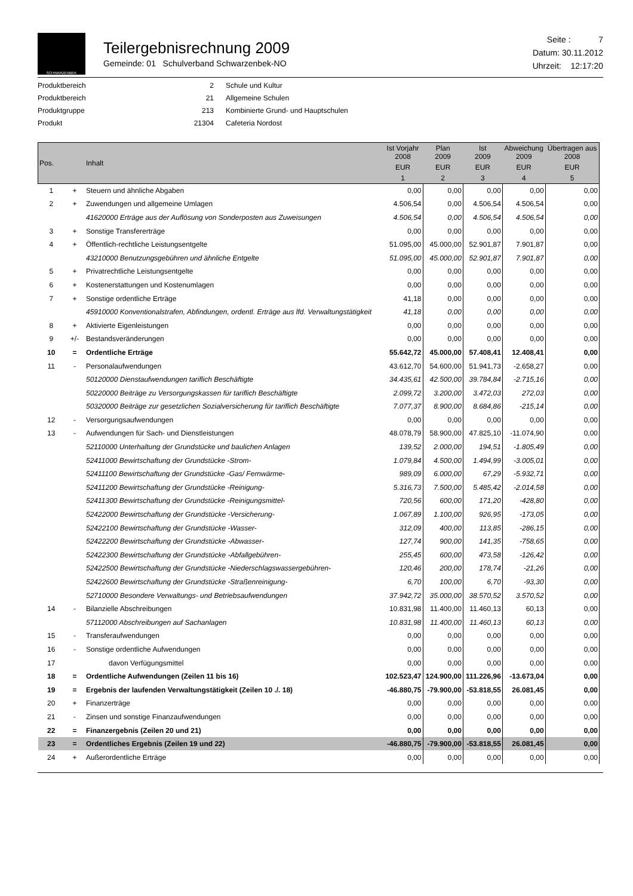SCHWARZENBEK
Teilergebnisrechnung 2009
Gemeinde: 01 Schulverband Schwarzenbek-NO
Seite : 7
Datum: 30.11.2012
Uhrzeit: 12:17:20
| Produktbereich | 2 | Schule und Kultur |
| Produktbereich | 21 | Allgemeine Schulen |
| Produktgruppe | 213 | Kombinierte Grund- und Hauptschulen |
| Produkt | 21304 | Cafeteria Nordost |
| Pos. | | Inhalt | Ist Vorjahr 2008 | Plan 2009 | Ist 2009 | Abweichung 2009 | Übertragen aus 2008 |
| --- | --- | --- | --- | --- | --- | --- | --- |
| | | | EUR | EUR | EUR | EUR | EUR |
| | | | 1 | 2 | 3 | 4 | 5 |
| 1 | + | Steuern und ähnliche Abgaben | 0,00 | 0,00 | 0,00 | 0,00 | 0,00 |
| 2 | + | Zuwendungen und allgemeine Umlagen | 4.506,54 | 0,00 | 4.506,54 | 4.506,54 | 0,00 |
| | | 41620000 Erträge aus der Auflösung von Sonderposten aus Zuweisungen | 4.506,54 | 0,00 | 4.506,54 | 4.506,54 | 0,00 |
| 3 | + | Sonstige Transfererträge | 0,00 | 0,00 | 0,00 | 0,00 | 0,00 |
| 4 | + | Öffentlich-rechtliche Leistungsentgelte | 51.095,00 | 45.000,00 | 52.901,87 | 7.901,87 | 0,00 |
| | | 43210000 Benutzungsgebühren und ähnliche Entgelte | 51.095,00 | 45.000,00 | 52.901,87 | 7.901,87 | 0,00 |
| 5 | + | Privatrechtliche Leistungsentgelte | 0,00 | 0,00 | 0,00 | 0,00 | 0,00 |
| 6 | + | Kostenerstattungen und Kostenumlagen | 0,00 | 0,00 | 0,00 | 0,00 | 0,00 |
| 7 | + | Sonstige ordentliche Erträge | 41,18 | 0,00 | 0,00 | 0,00 | 0,00 |
| | | 45910000 Konventionalstrafen, Abfindungen, ordentl. Erträge aus lfd. Verwaltungstätigkeit | 41,18 | 0,00 | 0,00 | 0,00 | 0,00 |
| 8 | + | Aktivierte Eigenleistungen | 0,00 | 0,00 | 0,00 | 0,00 | 0,00 |
| 9 | +/- | Bestandsveränderungen | 0,00 | 0,00 | 0,00 | 0,00 | 0,00 |
| 10 | = | Ordentliche Erträge | 55.642,72 | 45.000,00 | 57.408,41 | 12.408,41 | 0,00 |
| 11 | - | Personalaufwendungen | 43.612,70 | 54.600,00 | 51.941,73 | -2.658,27 | 0,00 |
| | | 50120000 Dienstaufwendungen tariflich Beschäftigte | 34.435,61 | 42.500,00 | 39.784,84 | -2.715,16 | 0,00 |
| | | 50220000 Beiträge zu Versorgungskassen für tariflich Beschäftigte | 2.099,72 | 3.200,00 | 3.472,03 | 272,03 | 0,00 |
| | | 50320000 Beiträge zur gesetzlichen Sozialversicherung für tariflich Beschäftigte | 7.077,37 | 8.900,00 | 8.684,86 | -215,14 | 0,00 |
| 12 | - | Versorgungsaufwendungen | 0,00 | 0,00 | 0,00 | 0,00 | 0,00 |
| 13 | - | Aufwendungen für Sach- und Dienstleistungen | 48.078,79 | 58.900,00 | 47.825,10 | -11.074,90 | 0,00 |
| | | 52110000 Unterhaltung der Grundstücke und baulichen Anlagen | 139,52 | 2.000,00 | 194,51 | -1.805,49 | 0,00 |
| | | 52411000 Bewirtschaftung der Grundstücke -Strom- | 1.079,84 | 4.500,00 | 1.494,99 | -3.005,01 | 0,00 |
| | | 52411100 Bewirtschaftung der Grundstücke -Gas/ Fernwärme- | 989,09 | 6.000,00 | 67,29 | -5.932,71 | 0,00 |
| | | 52411200 Bewirtschaftung der Grundstücke -Reinigung- | 5.316,73 | 7.500,00 | 5.485,42 | -2.014,58 | 0,00 |
| | | 52411300 Bewirtschaftung der Grundstücke -Reinigungsmittel- | 720,56 | 600,00 | 171,20 | -428,80 | 0,00 |
| | | 52422000 Bewirtschaftung der Grundstücke -Versicherung- | 1.067,89 | 1.100,00 | 926,95 | -173,05 | 0,00 |
| | | 52422100 Bewirtschaftung der Grundstücke -Wasser- | 312,09 | 400,00 | 113,85 | -286,15 | 0,00 |
| | | 52422200 Bewirtschaftung der Grundstücke -Abwasser- | 127,74 | 900,00 | 141,35 | -758,65 | 0,00 |
| | | 52422300 Bewirtschaftung der Grundstücke -Abfallgebühren- | 255,45 | 600,00 | 473,58 | -126,42 | 0,00 |
| | | 52422500 Bewirtschaftung der Grundstücke -Niederschlagswassergebühren- | 120,46 | 200,00 | 178,74 | -21,26 | 0,00 |
| | | 52422600 Bewirtschaftung der Grundstücke -Straßenreinigung- | 6,70 | 100,00 | 6,70 | -93,30 | 0,00 |
| | | 52710000 Besondere Verwaltungs- und Betriebsaufwendungen | 37.942,72 | 35.000,00 | 38.570,52 | 3.570,52 | 0,00 |
| 14 | - | Bilanzielle Abschreibungen | 10.831,98 | 11.400,00 | 11.460,13 | 60,13 | 0,00 |
| | | 57112000 Abschreibungen auf Sachanlagen | 10.831,98 | 11.400,00 | 11.460,13 | 60,13 | 0,00 |
| 15 | - | Transferaufwendungen | 0,00 | 0,00 | 0,00 | 0,00 | 0,00 |
| 16 | - | Sonstige ordentliche Aufwendungen | 0,00 | 0,00 | 0,00 | 0,00 | 0,00 |
| 17 | | davon Verfügungsmittel | 0,00 | 0,00 | 0,00 | 0,00 | 0,00 |
| 18 | = | Ordentliche Aufwendungen (Zeilen 11 bis 16) | 102.523,47 | 124.900,00 | 111.226,96 | -13.673,04 | 0,00 |
| 19 | = | Ergebnis der laufenden Verwaltungstätigkeit (Zeilen 10 ./. 18) | -46.880,75 | -79.900,00 | -53.818,55 | 26.081,45 | 0,00 |
| 20 | + | Finanzerträge | 0,00 | 0,00 | 0,00 | 0,00 | 0,00 |
| 21 | - | Zinsen und sonstige Finanzaufwendungen | 0,00 | 0,00 | 0,00 | 0,00 | 0,00 |
| 22 | = | Finanzergebnis (Zeilen 20 und 21) | 0,00 | 0,00 | 0,00 | 0,00 | 0,00 |
| 23 | = | Ordentliches Ergebnis (Zeilen 19 und 22) | -46.880,75 | -79.900,00 | -53.818,55 | 26.081,45 | 0,00 |
| 24 | + | Außerordentliche Erträge | 0,00 | 0,00 | 0,00 | 0,00 | 0,00 |